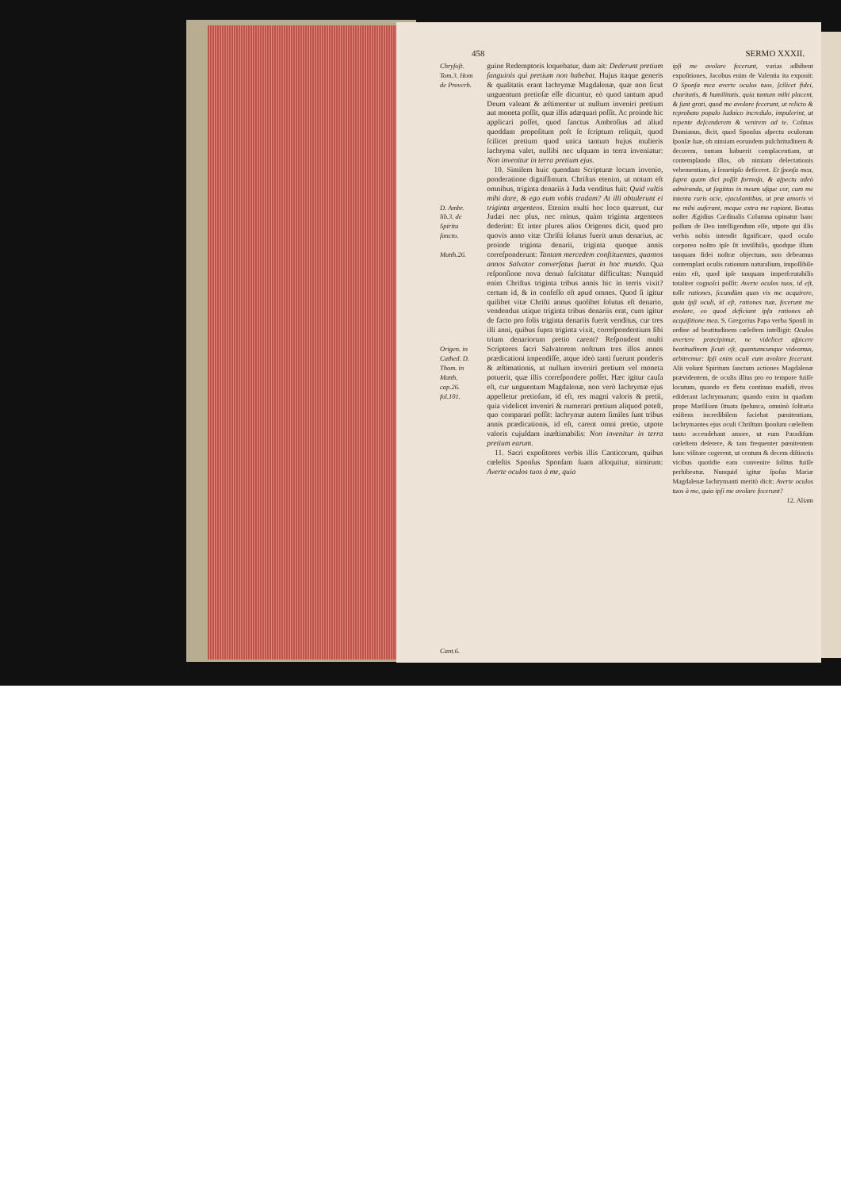458 SERMO XXXII.
Chryſoſt. Tom.3. Hom de Proverb.
D. Ambr. lib.3. de Spiritu ſancto.
Matth.26.
Origen. in Cathed. D. Thom. in Matth. cap.26. fol.101.
Cant.6.
guine Redemptoris loquebatur, dum ait: Dederunt pretium ſanguinis qui pretium non habebat. Hujus itaque generis & qualitatis erant lachrymæ Magdalenæ, quæ non ſicut unguentum pretioſæ eſſe dicuntur, eò quod tantum apud Deum valeant & æſtimentur ut nullum inveniri pretium aut moneta poſſit, quæ illis adæquari poſſit. Ac proinde hic applicari poſſet, quod ſanctus Ambroſius ad aliud quoddam propoſitum poſt ſe ſcriptum reliquit, quod ſcilicet pretium quod unica tantum hujus mulieris lachryma valet, nullibi nec uſquam in terra inveniatur: Non invenitur in terra pretium ejus.
10. Similem huic quendam Scripturæ locum invenio, ponderatione digniſſimum. Chriſtus etenim, ut notum eſt omnibus, triginta denariis à Juda venditus fuit: Quid vultis mihi dare, & ego eum vobis tradam? At illi obtulerunt ei triginta argenteos. Etenim multi hoc loco quærunt, cur Judæi nec plus, nec minus, quàm triginta argenteos dederint: Et inter plures alios Origenes dicit, quod pro quovis anno vitæ Chriſti ſolutus fuerit unus denarius, ac proinde triginta denarii, triginta quoque annis correſponderunt: Tantam mercedem conſtituentes, quantos annos Salvator converſatus fuerat in hoc mundo. Qua reſponſione nova denuò ſuſcitatur difficultas: Nunquid enim Chriſtus triginta tribus annis hic in terris vixit? certum id, & in confeſſo eſt apud omnes. Quod ſi igitur quilibet vitæ Chriſti annus quolibet ſolutus eſt denario, vendendus utique triginta tribus denariis erat, cum igitur de facto pro ſolis triginta denariis fuerit venditus, cur tres illi anni, quibus ſupra triginta vixit, correſpondentium ſibi trium denariorum pretio carent? Reſpondent multi Scriptores ſacri Salvatorem noſtrum tres illos annos prædicationi impendiſſe, atque ideò tanti fuerunt ponderis & æſtimationis, ut nullum inveniri pretium vel moneta potuerit, quæ illis correſpondere poſſet. Hæc igitur cauſa eſt, cur unguentum Magdalenæ, non verò lachrymæ ejus appelletur pretioſum, id eſt, res magni valoris & pretii, quia videlicet inveniri & numerari pretium aliquod poteſt, quo comparari poſſit: lachrymæ autem ſimiles ſunt tribus annis prædicationis, id eſt, carent omni pretio, utpote valoris cujuſdam inæſtimabilis: Non invenitur in terra pretium earum.
11. Sacri expoſitores verbis illis Canticorum, quibus cœleſtis Sponſus Sponſam ſuam alloquitur, nimirum: Averte oculos tuos à me, quia
ipſi me avolare fecerunt, varias adhibent expoſitiones, Jacobus enim de Valentia ita exponit: O Sponſa mea averte oculos tuos, ſcilicet fidei, charitatis, & humilitatis, quia tantum mihi placent, & ſunt grati, quod me avolare fecerunt, ut relicto & reprobato populo Iudaico incredulo, impulerint, ut repente deſcenderem & venirem ad te. Coſmas Damianus, dicit, quod Sponſus aſpectu oculorum ſponſæ ſuæ, ob nimiam eorundem pulchritudinem & decorem, tantam habuerit complacentiam, ut contemplando illos, ob nimiam delectationis vehementiam, à ſemetipſo deficeret. Et ſponſa mea, ſupra quam dici poſſit formoſa, & aſpectu adeò admiranda, ut ſagittas in meum uſque cor, cum me intenta ruris acie, ejaculantibus, ut præ amoris vi me mihi auferant, meque extra me rapiant. Beatus noſter Ægidius Cardinalis Columna opinatur hanc poſſum de Deo intelligendum eſſe, utpote qui illis verbis nobis intendit ſignificare, quod oculo corporeo noſtro ipſe ſit inviſibilis, quodque illum tanquam fidei noſtræ objectum, non debeamus contemplari oculis rationum naturalium, impoſſibile enim eſt, quod ipſe tanquam imperſcrutabilis totaliter cognoſci poſſit: Averte oculos tuos, id eſt, tolle rationes, ſecundùm quas vis me acquirere, quia ipſi oculi, id eſt, rationes tuæ, fecerunt me avolare, eo quod deficiant ipſa rationes ab acquiſitione mea. S. Gregorius Papa verba Sponſi in ordine ad beatitudinem cœleſtem intelligit: Oculos avertere præcipimur, ne videlicet aſpicere beatitudinem ſicuti eſt, quantumcunque videamus, arbitremur: Ipſi enim oculi eum avolare fecerunt. Alii volunt Spiritum ſanctum actiones Magdalenæ prævidentem, de oculis illius pro eo tempore fuiſſe locutum, quando ex fletu continuo madidi, rivos ediderant lachrymarum; quando enim in quadam prope Marſiliam ſituata ſpelunca, omninò ſolitaria exiſtens incredibilem faciebat pœnitentiam, lachrymantes ejus oculi Chriſtum ſponſum cœleſtem tanto accendebant amore, ut eum Paradiſum cœleſtem deſerere, & tam frequenter pœnitentem hanc viſitare cogerent, ut centum & decem diſtinctis vicibus quotidie eam convenire ſolitus fuiſſe perhibeatur. Nunquid igitur ſpoſus Mariæ Magdalenæ lachrymanti meritò dicit: Averte oculos tuos à me, quia ipſi me avolare fecerunt?
12. Aliam